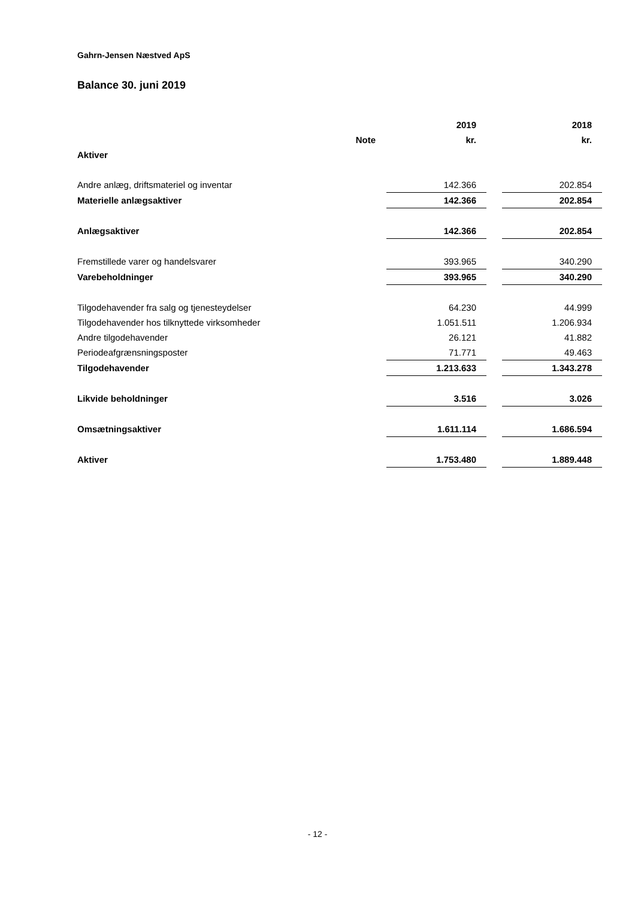Gahrn-Jensen Næstved ApS
Balance 30. juni 2019
| | | 2019 | | 2018 |
| --- | --- | --- | --- | --- |
| | Note | kr. | | kr. |
| Aktiver | | | | |
| Andre anlæg, driftsmateriel og inventar | | 142.366 | | 202.854 |
| Materielle anlægsaktiver | | 142.366 | | 202.854 |
| Anlægsaktiver | | 142.366 | | 202.854 |
| Fremstillede varer og handelsvarer | | 393.965 | | 340.290 |
| Varebeholdninger | | 393.965 | | 340.290 |
| Tilgodehavender fra salg og tjenesteydelser | | 64.230 | | 44.999 |
| Tilgodehavender hos tilknyttede virksomheder | | 1.051.511 | | 1.206.934 |
| Andre tilgodehavender | | 26.121 | | 41.882 |
| Periodeafgrænsningsposter | | 71.771 | | 49.463 |
| Tilgodehavender | | 1.213.633 | | 1.343.278 |
| Likvide beholdninger | | 3.516 | | 3.026 |
| Omsætningsaktiver | | 1.611.114 | | 1.686.594 |
| Aktiver | | 1.753.480 | | 1.889.448 |
- 12 -